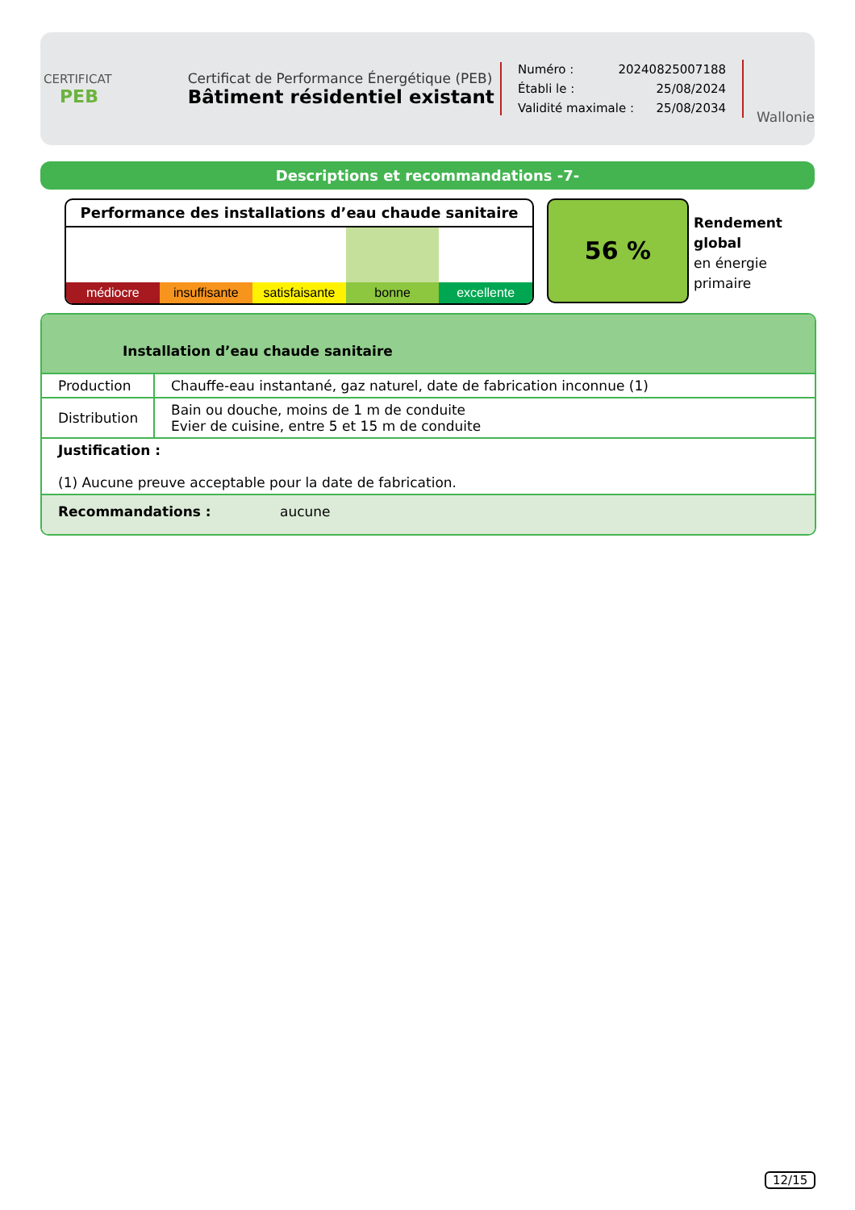CERTIFICAT
PEB
Certificat de Performance Énergétique (PEB)
Bâtiment résidentiel existant
Numéro : 20240825007188
Établi le : 25/08/2024
Validité maximale : 25/08/2034
Wallonie
Descriptions et recommandations -7-
Performance des installations d’eau chaude sanitaire
médiocre insuffisante satisfaisante bonne excellente
56 %
Rendement
global
en énergie
primaire
Installation d’eau chaude sanitaire
| Production | Chauffe-eau instantané, gaz naturel, date de fabrication inconnue (1) |
| Distribution | Bain ou douche, moins de 1 m de conduite Evier de cuisine, entre 5 et 15 m de conduite |
| Justification : (1) Aucune preuve acceptable pour la date de fabrication. | |
Recommandations : aucune
12/15